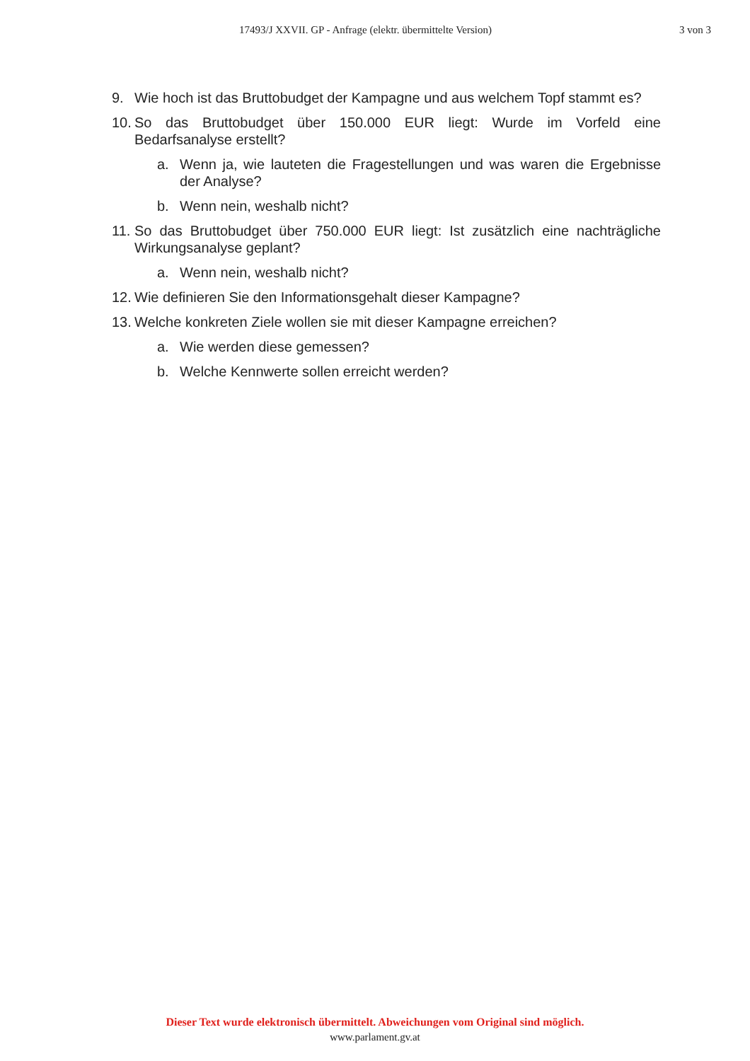17493/J XXVII. GP - Anfrage (elektr. übermittelte Version) 3 von 3
9. Wie hoch ist das Bruttobudget der Kampagne und aus welchem Topf stammt es?
10. So das Bruttobudget über 150.000 EUR liegt: Wurde im Vorfeld eine Bedarfsanalyse erstellt?
a. Wenn ja, wie lauteten die Fragestellungen und was waren die Ergebnisse der Analyse?
b. Wenn nein, weshalb nicht?
11. So das Bruttobudget über 750.000 EUR liegt: Ist zusätzlich eine nachträgliche Wirkungsanalyse geplant?
a. Wenn nein, weshalb nicht?
12. Wie definieren Sie den Informationsgehalt dieser Kampagne?
13. Welche konkreten Ziele wollen sie mit dieser Kampagne erreichen?
a. Wie werden diese gemessen?
b. Welche Kennwerte sollen erreicht werden?
Dieser Text wurde elektronisch übermittelt. Abweichungen vom Original sind möglich.
www.parlament.gv.at